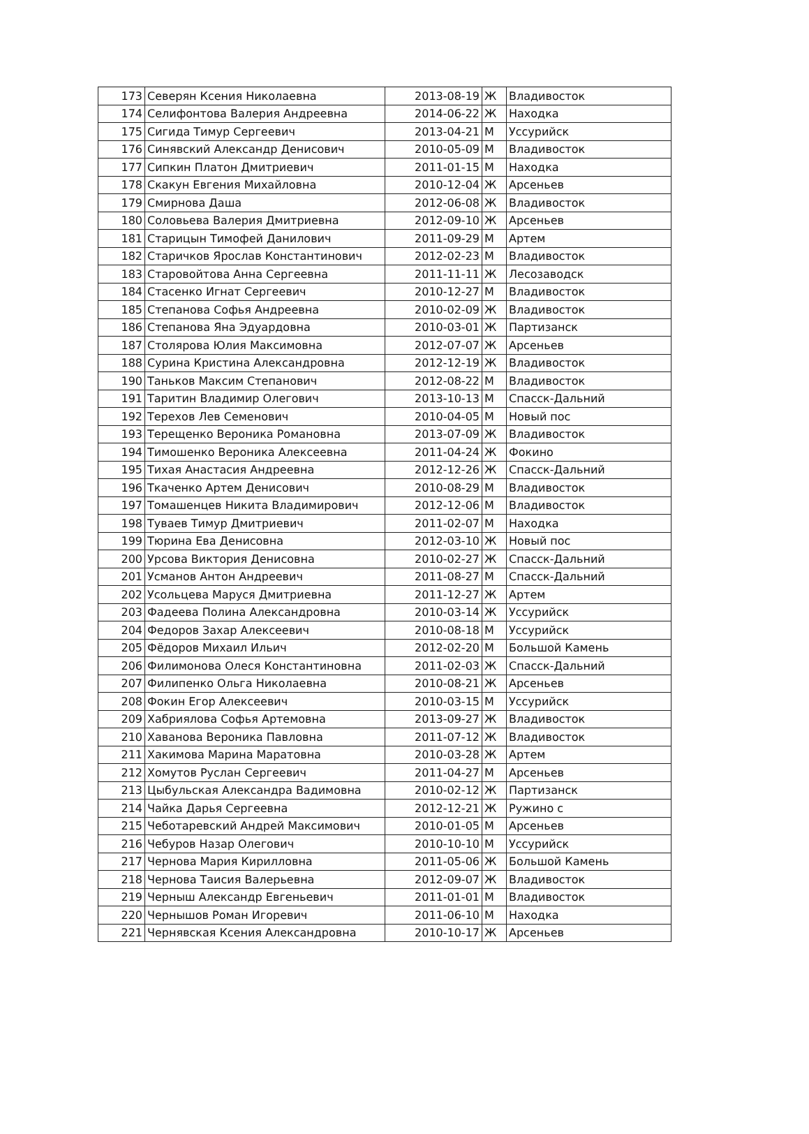| 173 | Северян Ксения Николаевна | 2013-08-19 | Ж | Владивосток |
| 174 | Селифонтова Валерия Андреевна | 2014-06-22 | Ж | Находка |
| 175 | Сигида Тимур Сергеевич | 2013-04-21 | М | Уссурийск |
| 176 | Синявский Александр Денисович | 2010-05-09 | М | Владивосток |
| 177 | Сипкин Платон Дмитриевич | 2011-01-15 | М | Находка |
| 178 | Скакун Евгения Михайловна | 2010-12-04 | Ж | Арсеньев |
| 179 | Смирнова Даша | 2012-06-08 | Ж | Владивосток |
| 180 | Соловьева Валерия Дмитриевна | 2012-09-10 | Ж | Арсеньев |
| 181 | Старицын Тимофей Данилович | 2011-09-29 | М | Артем |
| 182 | Старичков Ярослав Константинович | 2012-02-23 | М | Владивосток |
| 183 | Старовойтова Анна Сергеевна | 2011-11-11 | Ж | Лесозаводск |
| 184 | Стасенко Игнат Сергеевич | 2010-12-27 | М | Владивосток |
| 185 | Степанова Софья Андреевна | 2010-02-09 | Ж | Владивосток |
| 186 | Степанова Яна Эдуардовна | 2010-03-01 | Ж | Партизанск |
| 187 | Столярова Юлия Максимовна | 2012-07-07 | Ж | Арсеньев |
| 188 | Сурина Кристина Александровна | 2012-12-19 | Ж | Владивосток |
| 190 | Таньков Максим Степанович | 2012-08-22 | М | Владивосток |
| 191 | Таритин Владимир Олегович | 2013-10-13 | М | Спасск-Дальний |
| 192 | Терехов Лев Семенович | 2010-04-05 | М | Новый пос |
| 193 | Терещенко Вероника Романовна | 2013-07-09 | Ж | Владивосток |
| 194 | Тимошенко Вероника Алексеевна | 2011-04-24 | Ж | Фокино |
| 195 | Тихая Анастасия Андреевна | 2012-12-26 | Ж | Спасск-Дальний |
| 196 | Ткаченко Артем Денисович | 2010-08-29 | М | Владивосток |
| 197 | Томашенцев Никита Владимирович | 2012-12-06 | М | Владивосток |
| 198 | Туваев Тимур Дмитриевич | 2011-02-07 | М | Находка |
| 199 | Тюрина Ева Денисовна | 2012-03-10 | Ж | Новый пос |
| 200 | Урсова Виктория Денисовна | 2010-02-27 | Ж | Спасск-Дальний |
| 201 | Усманов Антон Андреевич | 2011-08-27 | М | Спасск-Дальний |
| 202 | Усольцева Маруся Дмитриевна | 2011-12-27 | Ж | Артем |
| 203 | Фадеева Полина Александровна | 2010-03-14 | Ж | Уссурийск |
| 204 | Федоров Захар Алексеевич | 2010-08-18 | М | Уссурийск |
| 205 | Фёдоров Михаил Ильич | 2012-02-20 | М | Большой Камень |
| 206 | Филимонова Олеся Константиновна | 2011-02-03 | Ж | Спасск-Дальний |
| 207 | Филипенко Ольга Николаевна | 2010-08-21 | Ж | Арсеньев |
| 208 | Фокин Егор Алексеевич | 2010-03-15 | М | Уссурийск |
| 209 | Хабриялова Софья Артемовна | 2013-09-27 | Ж | Владивосток |
| 210 | Хаванова Вероника Павловна | 2011-07-12 | Ж | Владивосток |
| 211 | Хакимова Марина Маратовна | 2010-03-28 | Ж | Артем |
| 212 | Хомутов Руслан Сергеевич | 2011-04-27 | М | Арсеньев |
| 213 | Цыбульская Александра Вадимовна | 2010-02-12 | Ж | Партизанск |
| 214 | Чайка Дарья Сергеевна | 2012-12-21 | Ж | Ружино с |
| 215 | Чеботаревский Андрей Максимович | 2010-01-05 | М | Арсеньев |
| 216 | Чебуров Назар Олегович | 2010-10-10 | М | Уссурийск |
| 217 | Чернова Мария Кирилловна | 2011-05-06 | Ж | Большой Камень |
| 218 | Чернова Таисия Валерьевна | 2012-09-07 | Ж | Владивосток |
| 219 | Черныш Александр Евгеньевич | 2011-01-01 | М | Владивосток |
| 220 | Чернышов Роман Игоревич | 2011-06-10 | М | Находка |
| 221 | Чернявская Ксения Александровна | 2010-10-17 | Ж | Арсеньев |